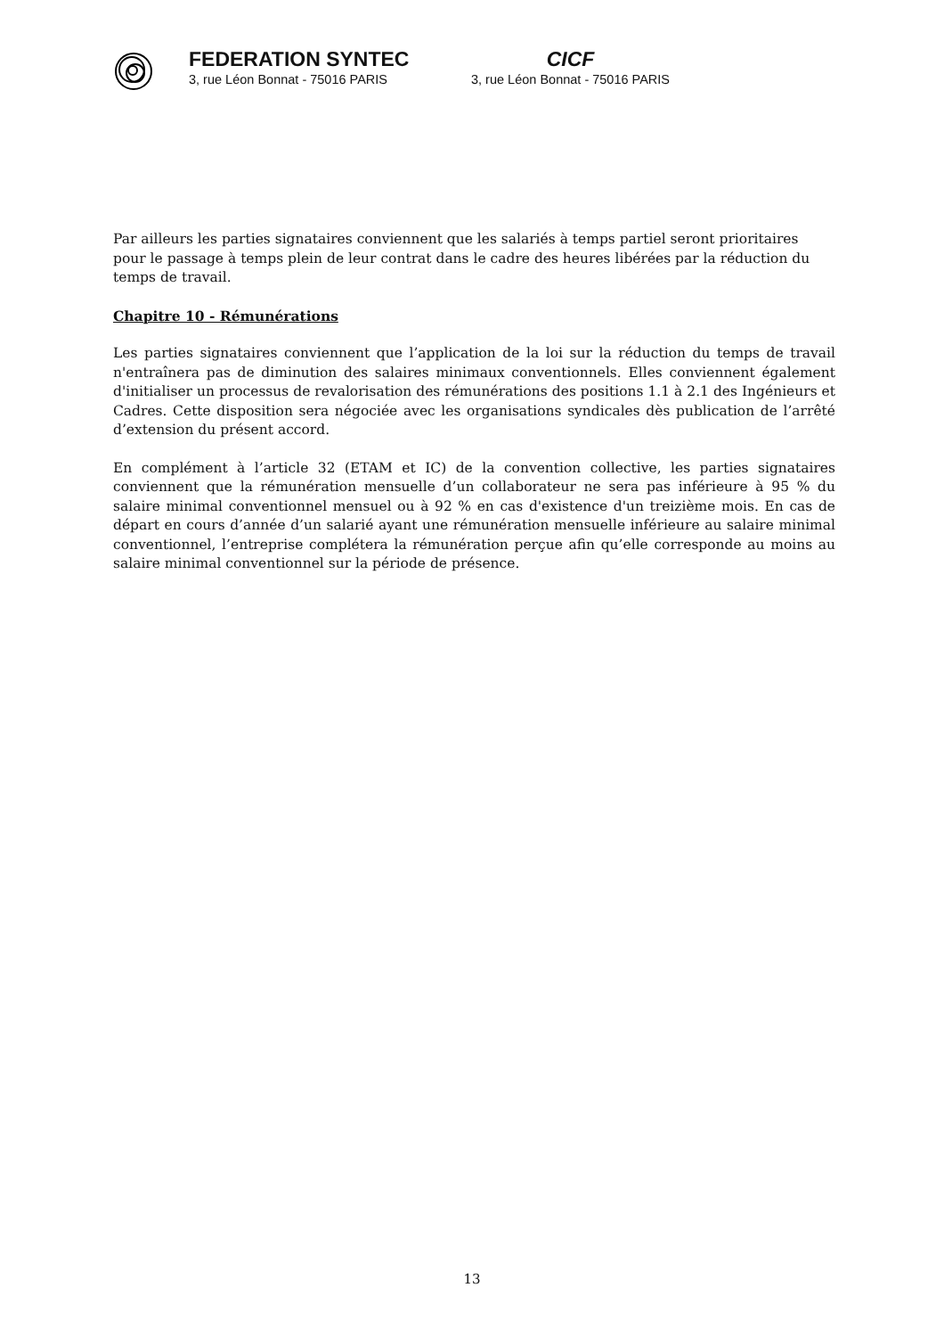FEDERATION SYNTEC
3, rue Léon Bonnat - 75016 PARIS
CICF
3, rue Léon Bonnat - 75016 PARIS
Par ailleurs les parties signataires conviennent que les salariés à temps partiel seront prioritaires pour le passage à temps plein de leur contrat dans le cadre des heures libérées par la réduction du temps de travail.
Chapitre 10 - Rémunérations
Les parties signataires conviennent que l’application de la loi sur la réduction du temps de travail n'entraînera pas de diminution des salaires minimaux conventionnels. Elles conviennent également d'initialiser un processus de revalorisation des rémunérations des positions 1.1 à 2.1 des Ingénieurs et Cadres. Cette disposition sera négociée avec les organisations syndicales dès publication de l’arrêté d’extension du présent accord.
En complément à l’article 32 (ETAM et IC) de la convention collective, les parties signataires conviennent que la rémunération mensuelle d’un collaborateur ne sera pas inférieure à 95 % du salaire minimal conventionnel mensuel ou à 92 % en cas d'existence d'un treizième mois. En cas de départ en cours d’année d’un salarié ayant une rémunération mensuelle inférieure au salaire minimal conventionnel, l’entreprise complétera la rémunération perçue afin qu’elle corresponde au moins au salaire minimal conventionnel sur la période de présence.
13